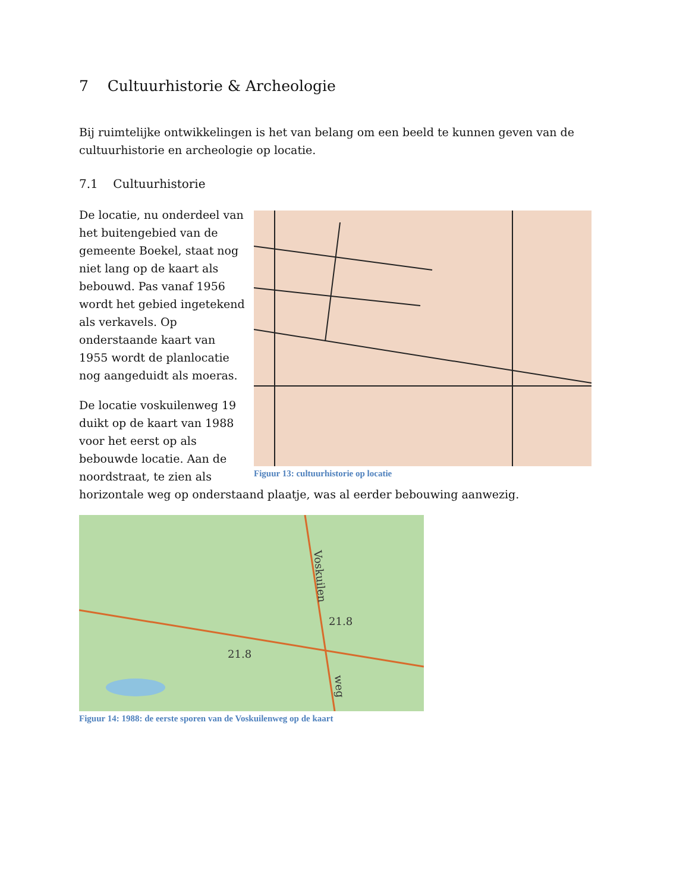7 Cultuurhistorie & Archeologie
Bij ruimtelijke ontwikkelingen is het van belang om een beeld te kunnen geven van de cultuurhistorie en archeologie op locatie.
7.1 Cultuurhistorie
Figuur 13: cultuurhistorie op locatie
De locatie, nu onderdeel van het buitengebied van de gemeente Boekel, staat nog niet lang op de kaart als bebouwd. Pas vanaf 1956 wordt het gebied ingetekend als verkavels. Op onderstaande kaart van 1955 wordt de planlocatie nog aangeduidt als moeras.
De locatie voskuilenweg 19 duikt op de kaart van 1988 voor het eerst op als bebouwde locatie. Aan de noordstraat, te zien als horizontale weg op onderstaand plaatje, was al eerder bebouwing aanwezig.
21.8
21.8
Voskuilen
weg
Figuur 14: 1988: de eerste sporen van de Voskuilenweg op de kaart